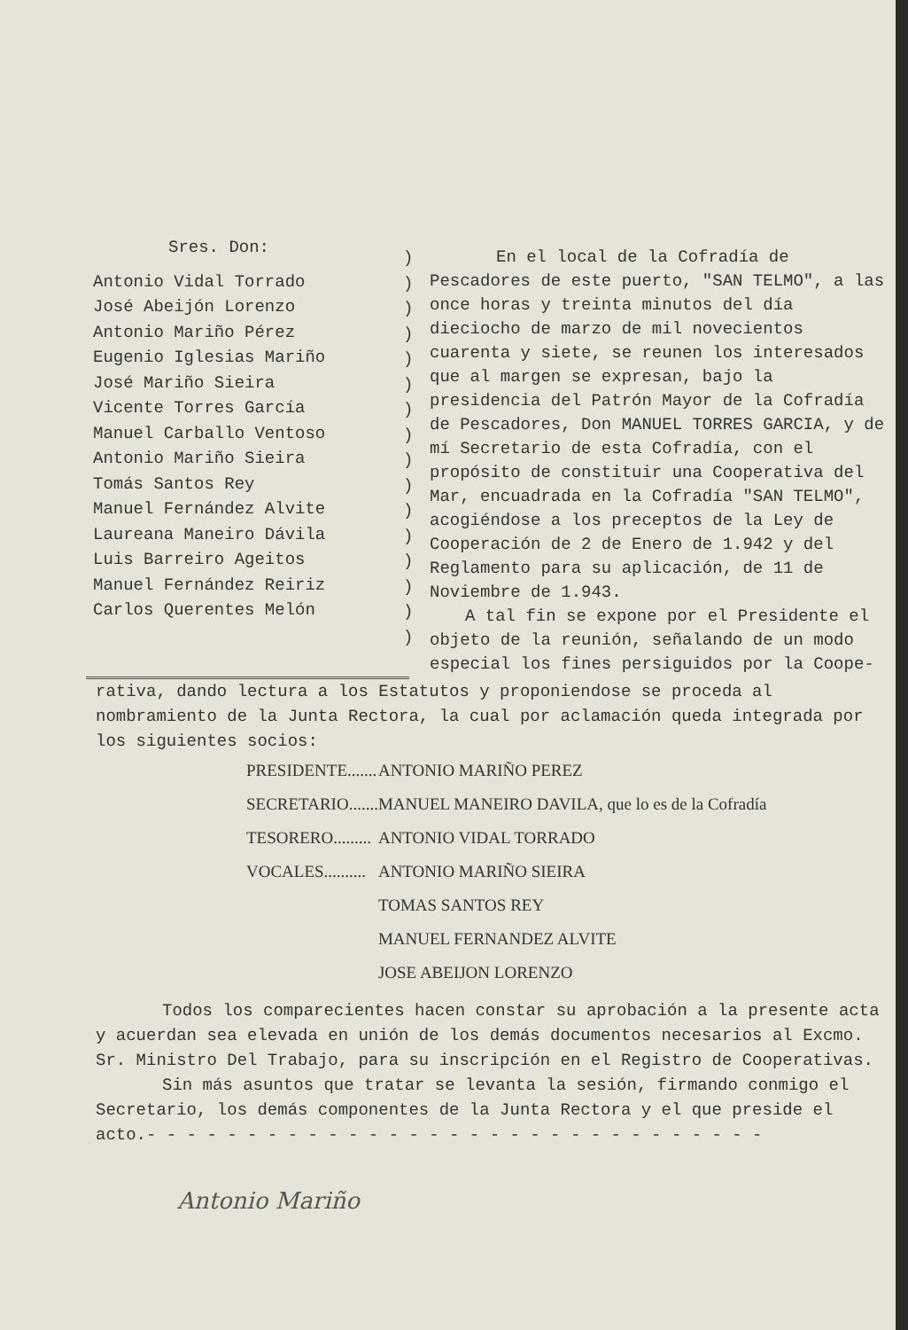Sres. Don:
Antonio Vidal Torrado
José Abeijón Lorenzo
Antonio Mariño Pérez
Eugenio Iglesias Mariño
José Mariño Sieira
Vicente Torres García
Manuel Carballo Ventoso
Antonio Mariño Sieira
Tomás Santos Rey
Manuel Fernández Alvite
Laureana Maneiro Dávila
Luis Barreiro Ageitos
Manuel Fernández Reiriz
Carlos Querentes Melón
)
)
)
)
)
)
)
)
)
)
)
)
)
)
)
)
En el local de la Cofradía de Pescadores de este puerto, "SAN TELMO", a las once horas y treinta minutos del día dieciocho de marzo de mil novecientos cuarenta y siete, se reunen los interesados que al margen se expresan, bajo la presidencia del Patrón Mayor de la Cofradía de Pescadores, Don MANUEL TORRES GARCIA, y de mí Secretario de esta Cofradía, con el propósito de constituir una Cooperativa del Mar, encuadrada en la Cofradía "SAN TELMO", acogiéndose a los preceptos de la Ley de Cooperación de 2 de Enero de 1.942 y del Reglamento para su aplicación, de 11 de Noviembre de 1.943.
A tal fin se expone por el Presidente el objeto de la reunión, señalando de un modo especial los fines persiguidos por la Coope-
rativa, dando lectura a los Estatutos y proponiendose se proceda al nombramiento de la Junta Rectora, la cual por aclamación queda integrada por los siguientes socios:
| PRESIDENTE....... | ANTONIO MARIÑO PEREZ |
| SECRETARIO....... | MANUEL MANEIRO DAVILA, que lo es de la Cofradía |
| TESORERO......... | ANTONIO VIDAL TORRADO |
| VOCALES.......... | ANTONIO MARIÑO SIEIRA |
| | TOMAS SANTOS REY |
| | MANUEL FERNANDEZ ALVITE |
| | JOSE ABEIJON LORENZO |
Todos los comparecientes hacen constar su aprobación a la presente acta y acuerdan sea elevada en unión de los demás documentos necesarios al Excmo. Sr. Ministro Del Trabajo, para su inscripción en el Registro de Cooperativas.
Sin más asuntos que tratar se levanta la sesión, firmando conmigo el Secretario, los demás componentes de la Junta Rectora y el que preside el acto.- - - - - - - - - - - - - - - - - - - - - - - - - - - - - - -
Antonio Mariño